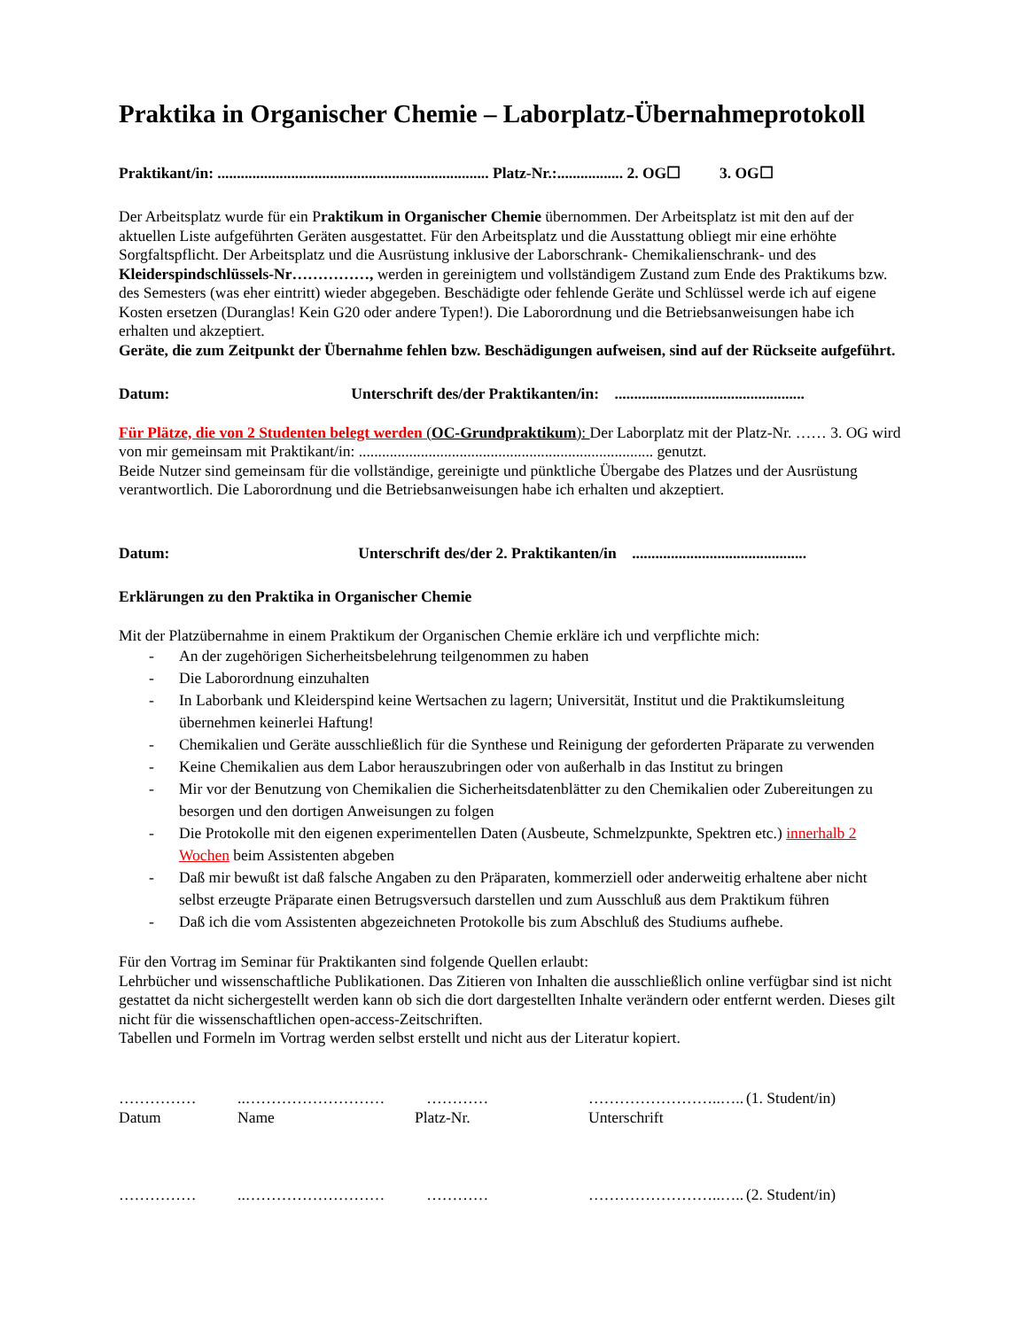Praktika in Organischer Chemie – Laborplatz-Übernahmeprotokoll
Praktikant/in: ...................................................................... Platz-Nr.:................. 2. OG☐ 3. OG☐
Der Arbeitsplatz wurde für ein Praktikum in Organischer Chemie übernommen. Der Arbeitsplatz ist mit den auf der aktuellen Liste aufgeführten Geräten ausgestattet. Für den Arbeitsplatz und die Ausstattung obliegt mir eine erhöhte Sorgfaltspflicht. Der Arbeitsplatz und die Ausrüstung inklusive der Laborschrank- Chemikalienschrank- und des Kleiderspindschlüssels-Nr……………, werden in gereinigtem und vollständigem Zustand zum Ende des Praktikums bzw. des Semesters (was eher eintritt) wieder abgegeben. Beschädigte oder fehlende Geräte und Schlüssel werde ich auf eigene Kosten ersetzen (Duranglas! Kein G20 oder andere Typen!). Die Laborordnung und die Betriebsanweisungen habe ich erhalten und akzeptiert.
Geräte, die zum Zeitpunkt der Übernahme fehlen bzw. Beschädigungen aufweisen, sind auf der Rückseite aufgeführt.
Datum: Unterschrift des/der Praktikanten/in: .................................................
Für Plätze, die von 2 Studenten belegt werden (OC-Grundpraktikum): Der Laborplatz mit der Platz-Nr. …… 3. OG wird von mir gemeinsam mit Praktikant/in: ............................................................................ genutzt.
Beide Nutzer sind gemeinsam für die vollständige, gereinigte und pünktliche Übergabe des Platzes und der Ausrüstung verantwortlich. Die Laborordnung und die Betriebsanweisungen habe ich erhalten und akzeptiert.
Datum: Unterschrift des/der 2. Praktikanten/in .............................................
Erklärungen zu den Praktika in Organischer Chemie
Mit der Platzübernahme in einem Praktikum der Organischen Chemie erkläre ich und verpflichte mich:
- An der zugehörigen Sicherheitsbelehrung teilgenommen zu haben
- Die Laborordnung einzuhalten
- In Laborbank und Kleiderspind keine Wertsachen zu lagern; Universität, Institut und die Praktikumsleitung übernehmen keinerlei Haftung!
- Chemikalien und Geräte ausschließlich für die Synthese und Reinigung der geforderten Präparate zu verwenden
- Keine Chemikalien aus dem Labor herauszubringen oder von außerhalb in das Institut zu bringen
- Mir vor der Benutzung von Chemikalien die Sicherheitsdatenblätter zu den Chemikalien oder Zubereitungen zu besorgen und den dortigen Anweisungen zu folgen
- Die Protokolle mit den eigenen experimentellen Daten (Ausbeute, Schmelzpunkte, Spektren etc.) innerhalb 2 Wochen beim Assistenten abgeben
- Daß mir bewußt ist daß falsche Angaben zu den Präparaten, kommerziell oder anderweitig erhaltene aber nicht selbst erzeugte Präparate einen Betrugsversuch darstellen und zum Ausschluß aus dem Praktikum führen
- Daß ich die vom Assistenten abgezeichneten Protokolle bis zum Abschluß des Studiums aufhebe.
Für den Vortrag im Seminar für Praktikanten sind folgende Quellen erlaubt:
Lehrbücher und wissenschaftliche Publikationen. Das Zitieren von Inhalten die ausschließlich online verfügbar sind ist nicht gestattet da nicht sichergestellt werden kann ob sich die dort dargestellten Inhalte verändern oder entfernt werden. Dieses gilt nicht für die wissenschaftlichen open-access-Zeitschriften.
Tabellen und Formeln im Vortrag werden selbst erstellt und nicht aus der Literatur kopiert.
| …………… | ..……………………… | ………… | ……………………..….. | (1. Student/in) |
| Datum | Name | Platz-Nr. | Unterschrift | |
| …………… | ..……………………… | ………… | ……………………..….. | (2. Student/in) |